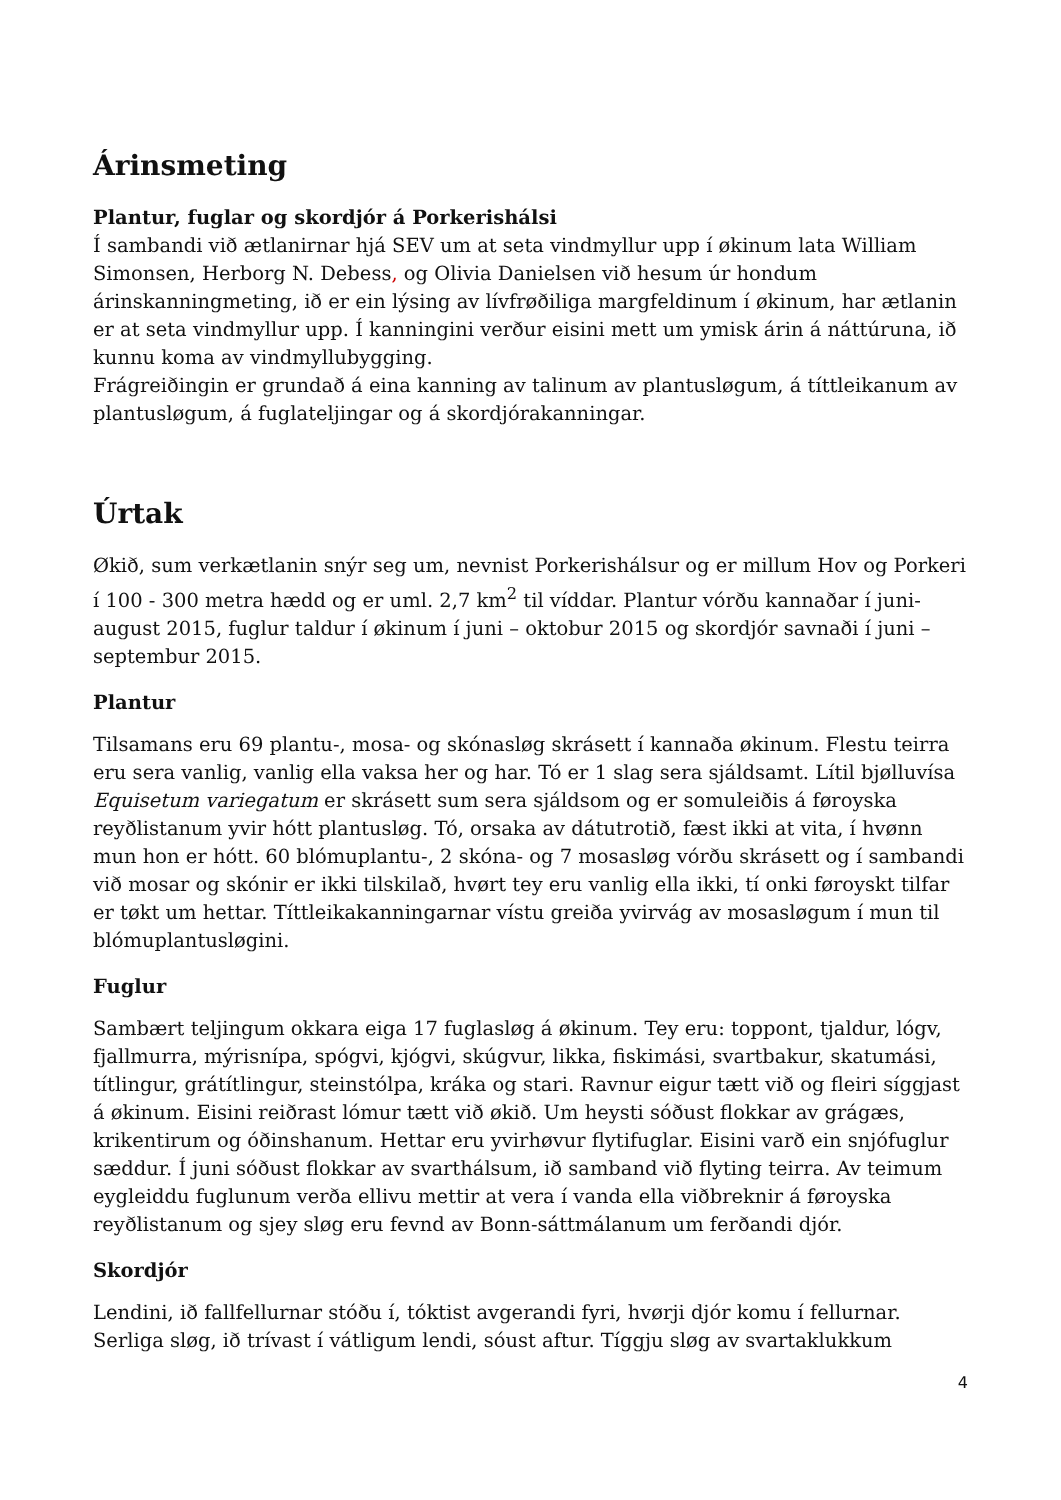Árinsmeting
Plantur, fuglar og skordjór á Porkerishálsi
Í sambandi við ætlanirnar hjá SEV um at seta vindmyllur upp í økinum lata William Simonsen, Herborg N. Debess, og Olivia Danielsen við hesum úr hondum árinskanningmeting, ið er ein lýsing av lívfrøðiliga margfeldinum í økinum, har ætlanin er at seta vindmyllur upp. Í kanningini verður eisini mett um ymisk árin á náttúruna, ið kunnu koma av vindmyllubygging.
Frágreiðingin er grundað á eina kanning av talinum av plantusløgum, á títtleikanum av plantusløgum, á fuglateljingar og á skordjórakanningar.
Úrtak
Økið, sum verkætlanin snýr seg um, nevnist Porkerishálsur og er millum Hov og Porkeri í 100 - 300 metra hædd og er uml. 2,7 km<sup>2</sup> til víddar. Plantur vórðu kannaðar í juni-august 2015, fuglur taldur í økinum í juni – oktobur 2015 og skordjór savnaði í juni – septembur 2015.
Plantur
Tilsamans eru 69 plantu-, mosa- og skónasløg skrásett í kannaða økinum. Flestu teirra eru sera vanlig, vanlig ella vaksa her og har. Tó er 1 slag sera sjáldsamt. Lítil bjølluvísa Equisetum variegatum er skrásett sum sera sjáldsom og er somuleiðis á føroyska reyðlistanum yvir hótt plantusløg. Tó, orsaka av dátutrotið, fæst ikki at vita, í hvønn mun hon er hótt. 60 blómuplantu-, 2 skóna- og 7 mosasløg vórðu skrásett og í sambandi við mosar og skónir er ikki tilskilað, hvørt tey eru vanlig ella ikki, tí onki føroyskt tilfar er tøkt um hettar. Títtleikakanningarnar vístu greiða yvirvág av mosasløgum í mun til blómuplantusløgini.
Fuglur
Sambært teljingum okkara eiga 17 fuglasløg á økinum. Tey eru: toppont, tjaldur, lógv, fjallmurra, mýrisnípa, spógvi, kjógvi, skúgvur, likka, fiskimási, svartbakur, skatumási, títlingur, grátítlingur, steinstólpa, kráka og stari. Ravnur eigur tætt við og fleiri síggjast á økinum. Eisini reiðrast lómur tætt við økið. Um heysti sóðust flokkar av grágæs, krikentirum og óðinshanum. Hettar eru yvirhøvur flytifuglar. Eisini varð ein snjófuglur sæddur. Í juni sóðust flokkar av svarthálsum, ið samband við flyting teirra. Av teimum eygleiddu fuglunum verða ellivu mettir at vera í vanda ella viðbreknir á føroyska reyðlistanum og sjey sløg eru fevnd av Bonn-sáttmálanum um ferðandi djór.
Skordjór
Lendini, ið fallfellurnar stóðu í, tóktist avgerandi fyri, hvørji djór komu í fellurnar. Serliga sløg, ið trívast í vátligum lendi, sóust aftur. Tíggju sløg av svartaklukkum
4